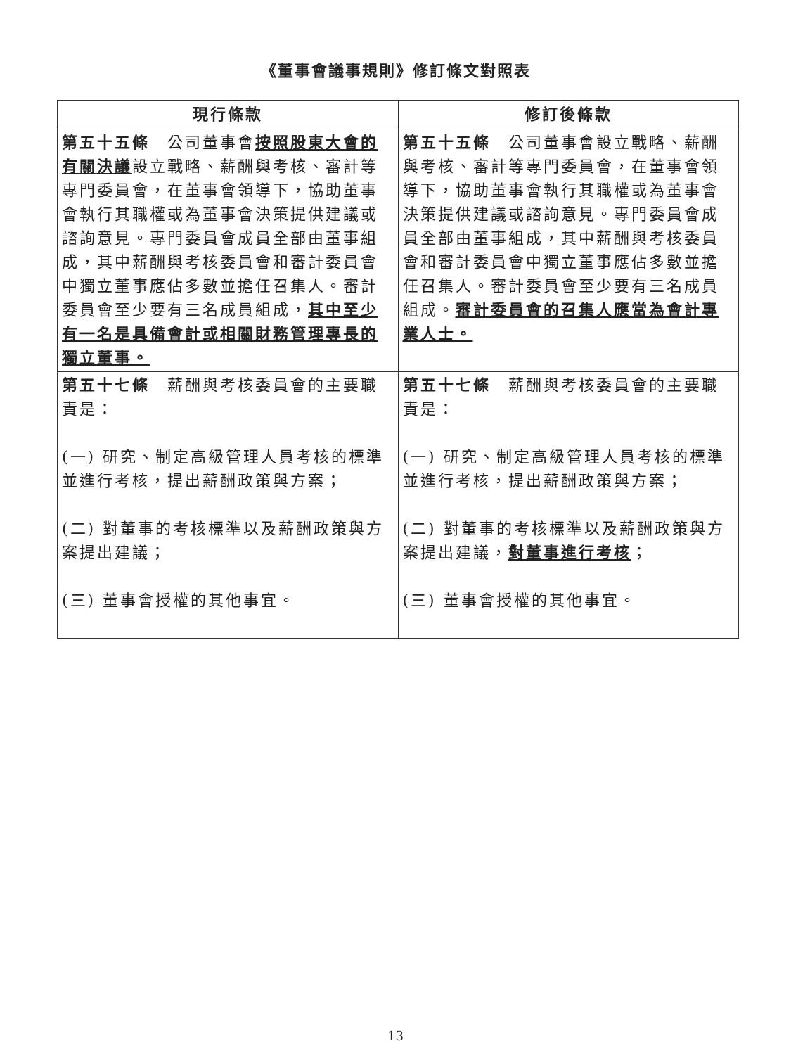《董事會議事規則》修訂條文對照表
| 現行條款 | 修訂後條款 |
| --- | --- |
| 第五十五條 公司董事會 按照股東大會的有關決議 設立戰略、薪酬與考核、審計等專門委員會，在董事會領導下，協助董事會執行其職權或為董事會決策提供建議或諮詢意見。專門委員會成員全部由董事組成，其中薪酬與考核委員會和審計委員會中獨立董事應佔多數並擔任召集人。審計委員會至少要有三名成員組成， 其中至少有一名是具備會計或相關財務管理專長的獨立董事。 | 第五十五條 公司董事會設立戰略、薪酬與考核、審計等專門委員會，在董事會領導下，協助董事會執行其職權或為董事會決策提供建議或諮詢意見。專門委員會成員全部由董事組成，其中薪酬與考核委員會和審計委員會中獨立董事應佔多數並擔任召集人。審計委員會至少要有三名成員組成。 審計委員會的召集人應當為會計專業人士。 |
| 第五十七條 薪酬與考核委員會的主要職責是： (一) 研究、制定高級管理人員考核的標準並進行考核，提出薪酬政策與方案； (二) 對董事的考核標準以及薪酬政策與方案提出建議； (三) 董事會授權的其他事宜。 | 第五十七條 薪酬與考核委員會的主要職責是： (一) 研究、制定高級管理人員考核的標準並進行考核，提出薪酬政策與方案； (二) 對董事的考核標準以及薪酬政策與方案提出建議， 對董事進行考核 ； (三) 董事會授權的其他事宜。 |
13